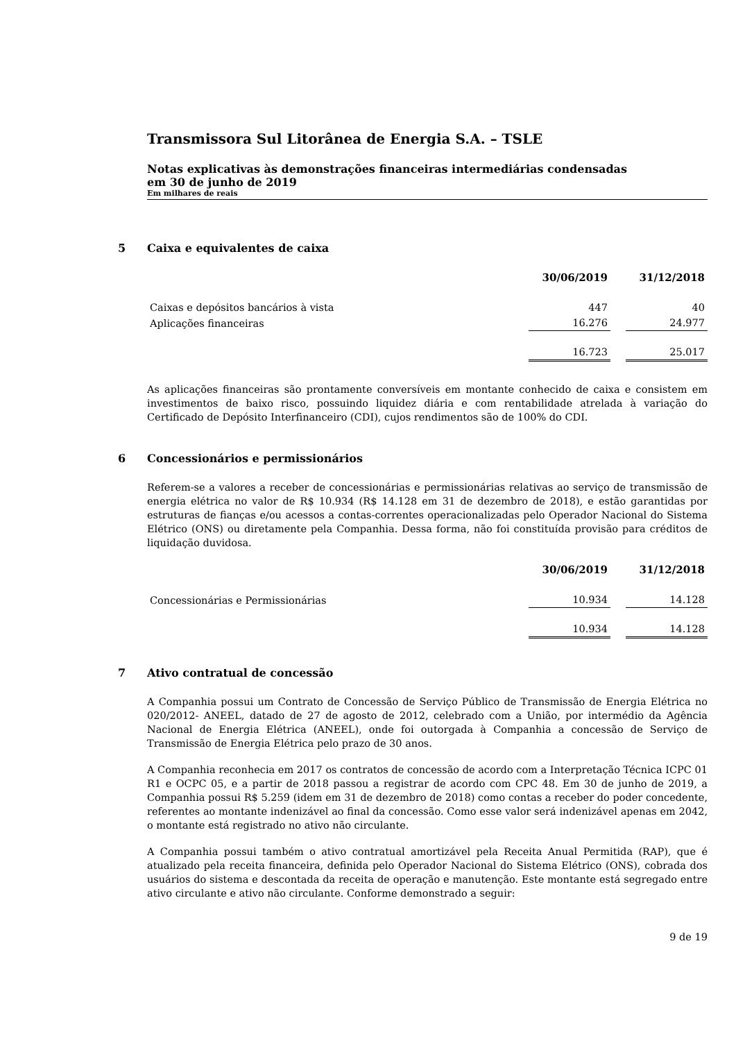Transmissora Sul Litorânea de Energia S.A. – TSLE
Notas explicativas às demonstrações financeiras intermediárias condensadas
em 30 de junho de 2019
Em milhares de reais
5 Caixa e equivalentes de caixa
| | 30/06/2019 | | 31/12/2018 |
| --- | --- | --- | --- |
| Caixas e depósitos bancários à vista | 447 | | 40 |
| Aplicações financeiras | 16.276 | | 24.977 |
| | 16.723 | | 25.017 |
As aplicações financeiras são prontamente conversíveis em montante conhecido de caixa e consistem em investimentos de baixo risco, possuindo liquidez diária e com rentabilidade atrelada à variação do Certificado de Depósito Interfinanceiro (CDI), cujos rendimentos são de 100% do CDI.
6 Concessionários e permissionários
Referem-se a valores a receber de concessionárias e permissionárias relativas ao serviço de transmissão de energia elétrica no valor de R$ 10.934 (R$ 14.128 em 31 de dezembro de 2018), e estão garantidas por estruturas de fianças e/ou acessos a contas-correntes operacionalizadas pelo Operador Nacional do Sistema Elétrico (ONS) ou diretamente pela Companhia. Dessa forma, não foi constituída provisão para créditos de liquidação duvidosa.
| | 30/06/2019 | | 31/12/2018 |
| --- | --- | --- | --- |
| Concessionárias e Permissionárias | 10.934 | | 14.128 |
| | 10.934 | | 14.128 |
7 Ativo contratual de concessão
A Companhia possui um Contrato de Concessão de Serviço Público de Transmissão de Energia Elétrica no 020/2012- ANEEL, datado de 27 de agosto de 2012, celebrado com a União, por intermédio da Agência Nacional de Energia Elétrica (ANEEL), onde foi outorgada à Companhia a concessão de Serviço de Transmissão de Energia Elétrica pelo prazo de 30 anos.
A Companhia reconhecia em 2017 os contratos de concessão de acordo com a Interpretação Técnica ICPC 01 R1 e OCPC 05, e a partir de 2018 passou a registrar de acordo com CPC 48. Em 30 de junho de 2019, a Companhia possui R$ 5.259 (idem em 31 de dezembro de 2018) como contas a receber do poder concedente, referentes ao montante indenizável ao final da concessão. Como esse valor será indenizável apenas em 2042, o montante está registrado no ativo não circulante.
A Companhia possui também o ativo contratual amortizável pela Receita Anual Permitida (RAP), que é atualizado pela receita financeira, definida pelo Operador Nacional do Sistema Elétrico (ONS), cobrada dos usuários do sistema e descontada da receita de operação e manutenção. Este montante está segregado entre ativo circulante e ativo não circulante. Conforme demonstrado a seguir:
9 de 19